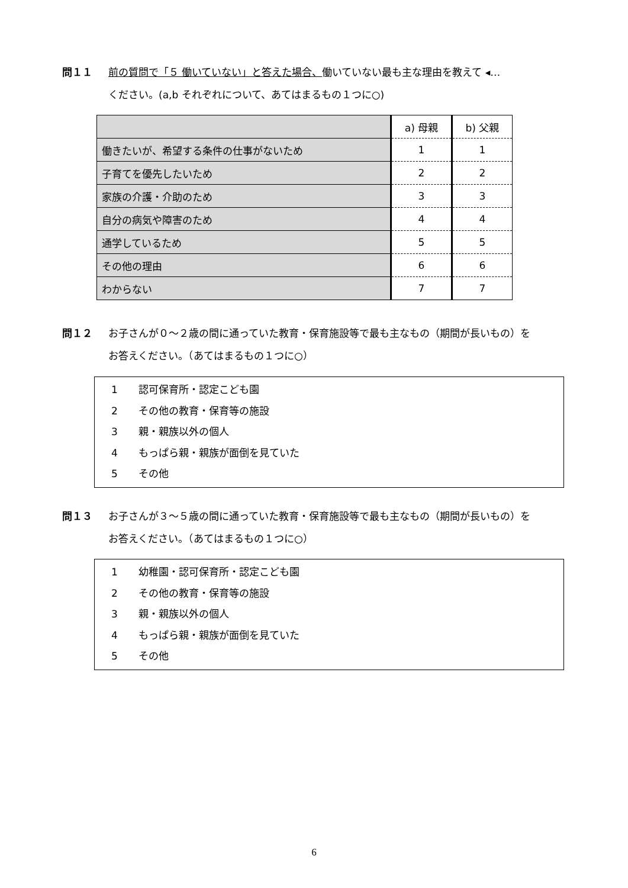問１１ 前の質問で「５ 働いていない」と答えた場合、働いていない最も主な理由を教えて ◂…
ください。(a,b それぞれについて、あてはまるもの１つに○)
| | a) 母親 | b) 父親 |
| 働きたいが、希望する条件の仕事がないため | 1 | 1 |
| 子育てを優先したいため | 2 | 2 |
| 家族の介護・介助のため | 3 | 3 |
| 自分の病気や障害のため | 4 | 4 |
| 通学しているため | 5 | 5 |
| その他の理由 | 6 | 6 |
| わからない | 7 | 7 |
問１２ お子さんが０～２歳の間に通っていた教育・保育施設等で最も主なもの（期間が長いもの）を
お答えください。（あてはまるもの１つに○）
1 認可保育所・認定こども園
2 その他の教育・保育等の施設
3 親・親族以外の個人
4 もっぱら親・親族が面倒を見ていた
5 その他
問１３ お子さんが３～５歳の間に通っていた教育・保育施設等で最も主なもの（期間が長いもの）を
お答えください。（あてはまるもの１つに○）
1 幼稚園・認可保育所・認定こども園
2 その他の教育・保育等の施設
3 親・親族以外の個人
4 もっぱら親・親族が面倒を見ていた
5 その他
6